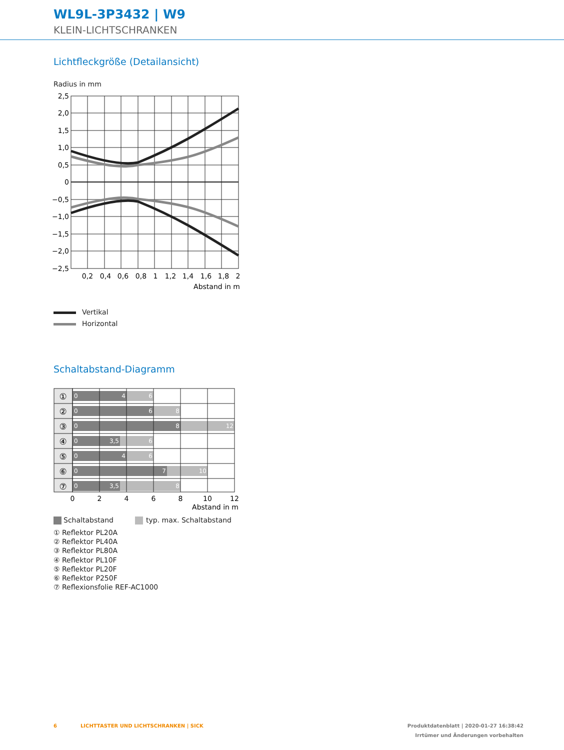WL9L-3P3432 | W9
KLEIN-LICHTSCHRANKEN
Lichtfleckgröße (Detailansicht)
Radius in mm
2,5
2,0
1,5
1,0
0,5
0
−0,5
−1,0
−1,5
−2,0
−2,5
0,2
0,4
0,6
0,8
1
1,2
1,4
1,6
1,8
2
Abstand in m
Vertikal
Horizontal
Schaltabstand-Diagramm
①
②
③
④
⑤
⑥
⑦
0
0
0
0
0
0
0
4
6
6
8
8
12
3,5
6
4
6
7
10
3,5
8
0
2
4
6
8
10
12
Abstand in m
Schaltabstand typ. max. Schaltabstand
① Reflektor PL20A
② Reflektor PL40A
③ Reflektor PL80A
④ Reflektor PL10F
⑤ Reflektor PL20F
⑥ Reflektor P250F
⑦ Reflexionsfolie REF-AC1000
6
LICHTTASTER UND LICHTSCHRANKEN | SICK
Produktdatenblatt | 2020-01-27 16:38:42
Irrtümer und Änderungen vorbehalten